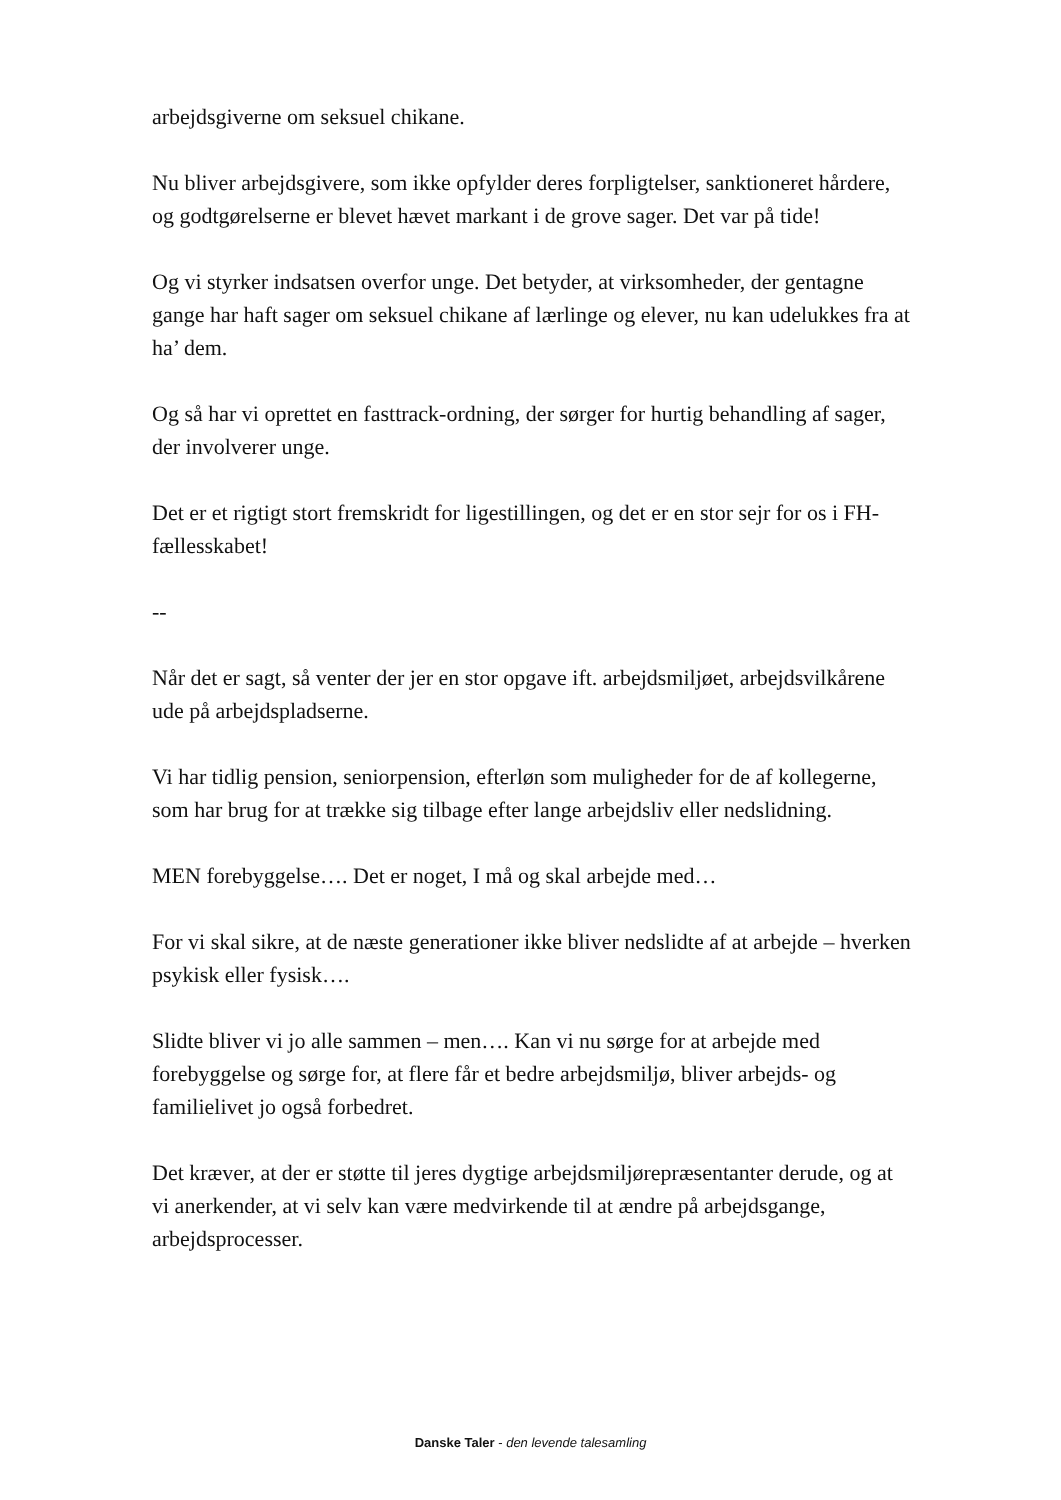arbejdsgiverne om seksuel chikane.
Nu bliver arbejdsgivere, som ikke opfylder deres forpligtelser, sanktioneret hårdere, og godtgørelserne er blevet hævet markant i de grove sager. Det var på tide!
Og vi styrker indsatsen overfor unge. Det betyder, at virksomheder, der gentagne gange har haft sager om seksuel chikane af lærlinge og elever, nu kan udelukkes fra at ha’ dem.
Og så har vi oprettet en fasttrack-ordning, der sørger for hurtig behandling af sager, der involverer unge.
Det er et rigtigt stort fremskridt for ligestillingen, og det er en stor sejr for os i FH-fællesskabet!
--
Når det er sagt, så venter der jer en stor opgave ift. arbejdsmiljøet, arbejdsvilkårene ude på arbejdspladserne.
Vi har tidlig pension, seniorpension, efterløn som muligheder for de af kollegerne, som har brug for at trække sig tilbage efter lange arbejdsliv eller nedslidning.
MEN forebyggelse…. Det er noget, I må og skal arbejde med…
For vi skal sikre, at de næste generationer ikke bliver nedslidte af at arbejde – hverken psykisk eller fysisk….
Slidte bliver vi jo alle sammen – men…. Kan vi nu sørge for at arbejde med forebyggelse og sørge for, at flere får et bedre arbejdsmiljø, bliver arbejds- og familielivet jo også forbedret.
Det kræver, at der er støtte til jeres dygtige arbejdsmiljørepræsentanter derude, og at vi anerkender, at vi selv kan være medvirkende til at ændre på arbejdsgange, arbejdsprocesser.
Danske Taler - den levende talesamling